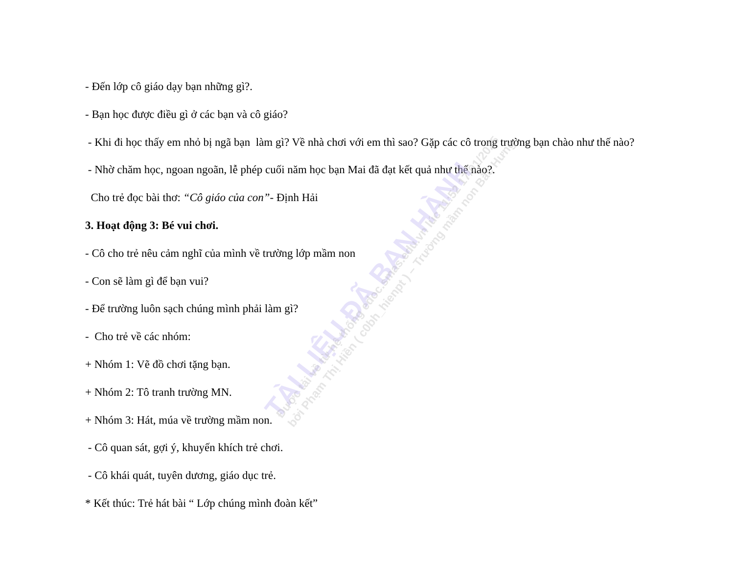TÀI LIỆU ĐÃ BAN HÀNH
Được tải về từ hệ thống edoc.smas.edu.vn lúc 11:52 17/01/2025
bởi Phạm Thị Hiền ( c0bh_hienpt ) – Trường mầm non Bắc Hưng
- Đến lớp cô giáo dạy bạn những gì?.
- Bạn học được điều gì ở các bạn và cô giáo?
- Khi đi học thấy em nhỏ bị ngã bạn làm gì? Về nhà chơi với em thì sao? Gặp các cô trong trường bạn chào như thế nào?
- Nhờ chăm học, ngoan ngoãn, lễ phép cuối năm học bạn Mai đã đạt kết quả như thế nào?.
Cho trẻ đọc bài thơ: “Cô giáo của con”- Định Hải
3. Hoạt động 3: Bé vui chơi.
- Cô cho trẻ nêu cảm nghĩ của mình về trường lớp mầm non
- Con sẽ làm gì để bạn vui?
- Để trường luôn sạch chúng mình phải làm gì?
- Cho trẻ về các nhóm:
+ Nhóm 1: Vẽ đồ chơi tặng bạn.
+ Nhóm 2: Tô tranh trường MN.
+ Nhóm 3: Hát, múa về trường mầm non.
- Cô quan sát, gợi ý, khuyến khích trẻ chơi.
- Cô khái quát, tuyên dương, giáo dục trẻ.
* Kết thúc: Trẻ hát bài “ Lớp chúng mình đoàn kết”